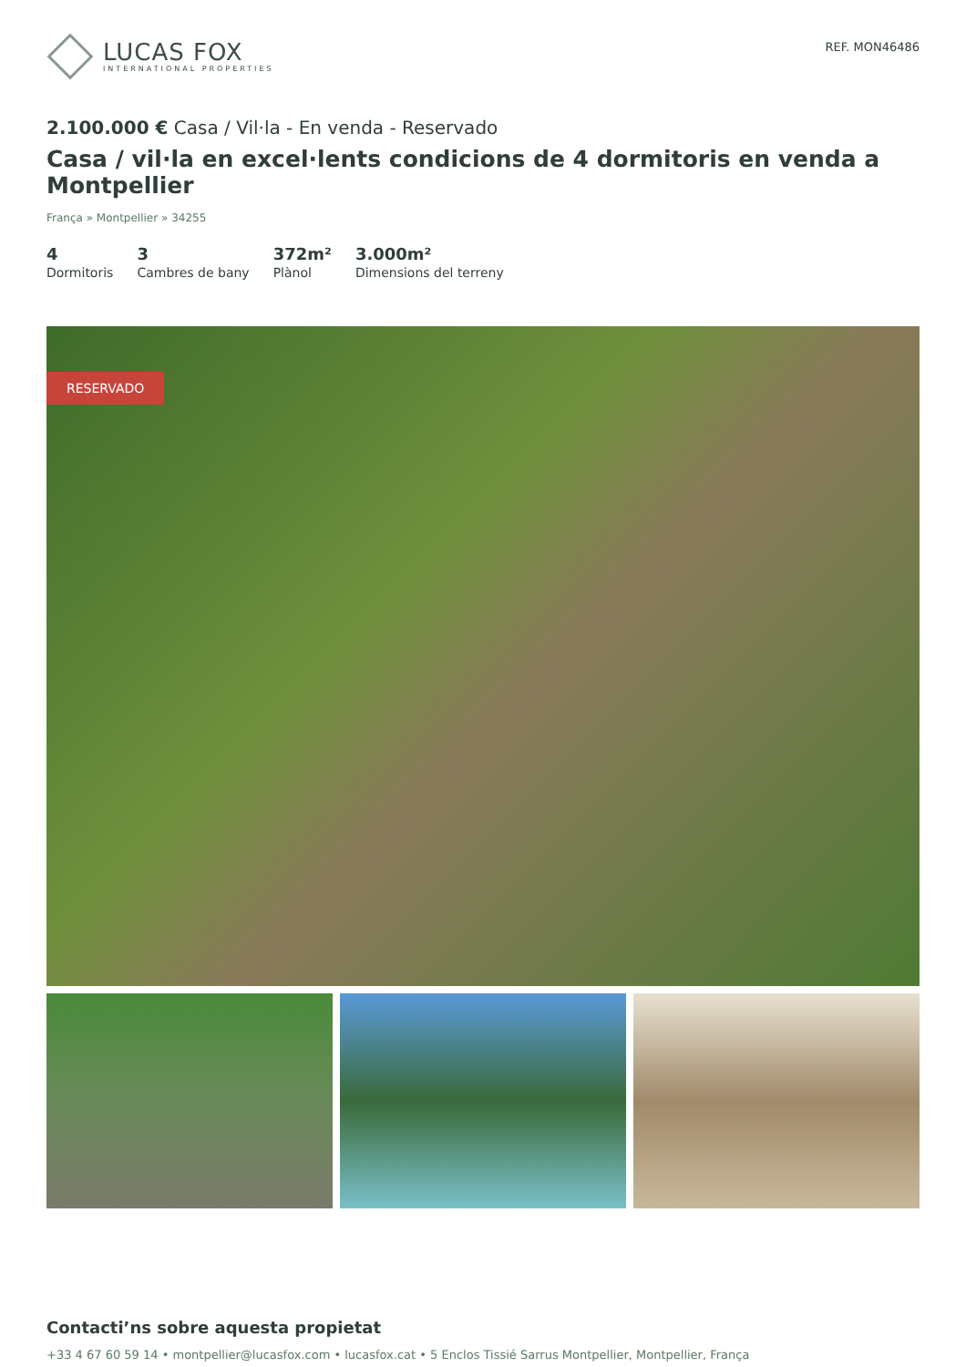LUCAS FOX
INTERNATIONAL PROPERTIES
REF. MON46486
2.100.000 € Casa / Vil·la - En venda - Reservado
Casa / vil·la en excel·lents condicions de 4 dormitoris en venda a Montpellier
França » Montpellier » 34255
4
Dormitoris
3
Cambres de bany
372m²
Plànol
3.000m²
Dimensions del terreny
RESERVADO
Contacti’ns sobre aquesta propietat
+33 4 67 60 59 14 • montpellier@lucasfox.com • lucasfox.cat • 5 Enclos Tissié Sarrus Montpellier, Montpellier, França